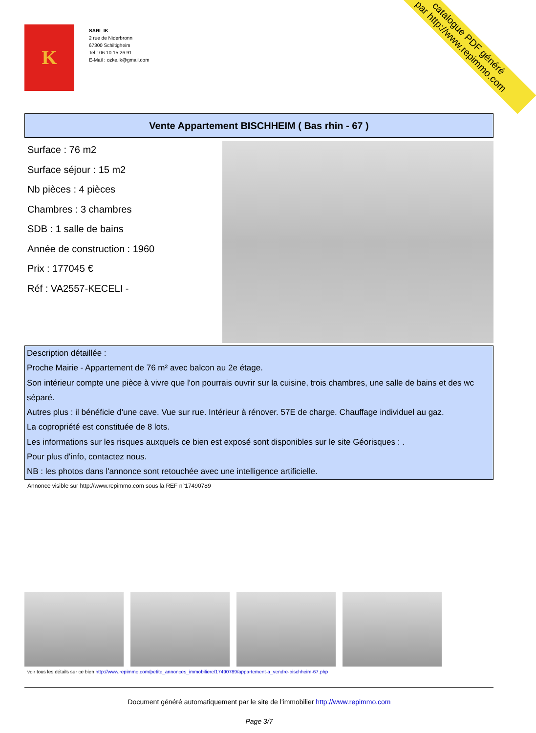K
SARL IK
2 rue de Niderbronn
67300 Schiltigheim
Tel : 06.10.15.26.91
E-Mail : ozke.ik@gmail.com
catalogue PDF généré
par http://www.repimmo.com
Vente Appartement BISCHHEIM ( Bas rhin - 67 )
Surface : 76 m2
Surface séjour : 15 m2
Nb pièces : 4 pièces
Chambres : 3 chambres
SDB : 1 salle de bains
Année de construction : 1960
Prix : 177045 €
Réf : VA2557-KECELI -
Description détaillée :
Proche Mairie - Appartement de 76 m² avec balcon au 2e étage.
Son intérieur compte une pièce à vivre que l'on pourrais ouvrir sur la cuisine, trois chambres, une salle de bains et des wc séparé.
Autres plus : il bénéficie d'une cave. Vue sur rue. Intérieur à rénover. 57E de charge. Chauffage individuel au gaz.
La copropriété est constituée de 8 lots.
Les informations sur les risques auxquels ce bien est exposé sont disponibles sur le site Géorisques : .
Pour plus d'info, contactez nous.
NB : les photos dans l'annonce sont retouchée avec une intelligence artificielle.
Annonce visible sur http://www.repimmo.com sous la REF n°17490789
voir tous les détails sur ce bien http://www.repimmo.com/petite_annonces_immobiliere/17490789/appartement-a_vendre-bischheim-67.php
Document généré automatiquement par le site de l'immobilier http://www.repimmo.com
Page 3/7